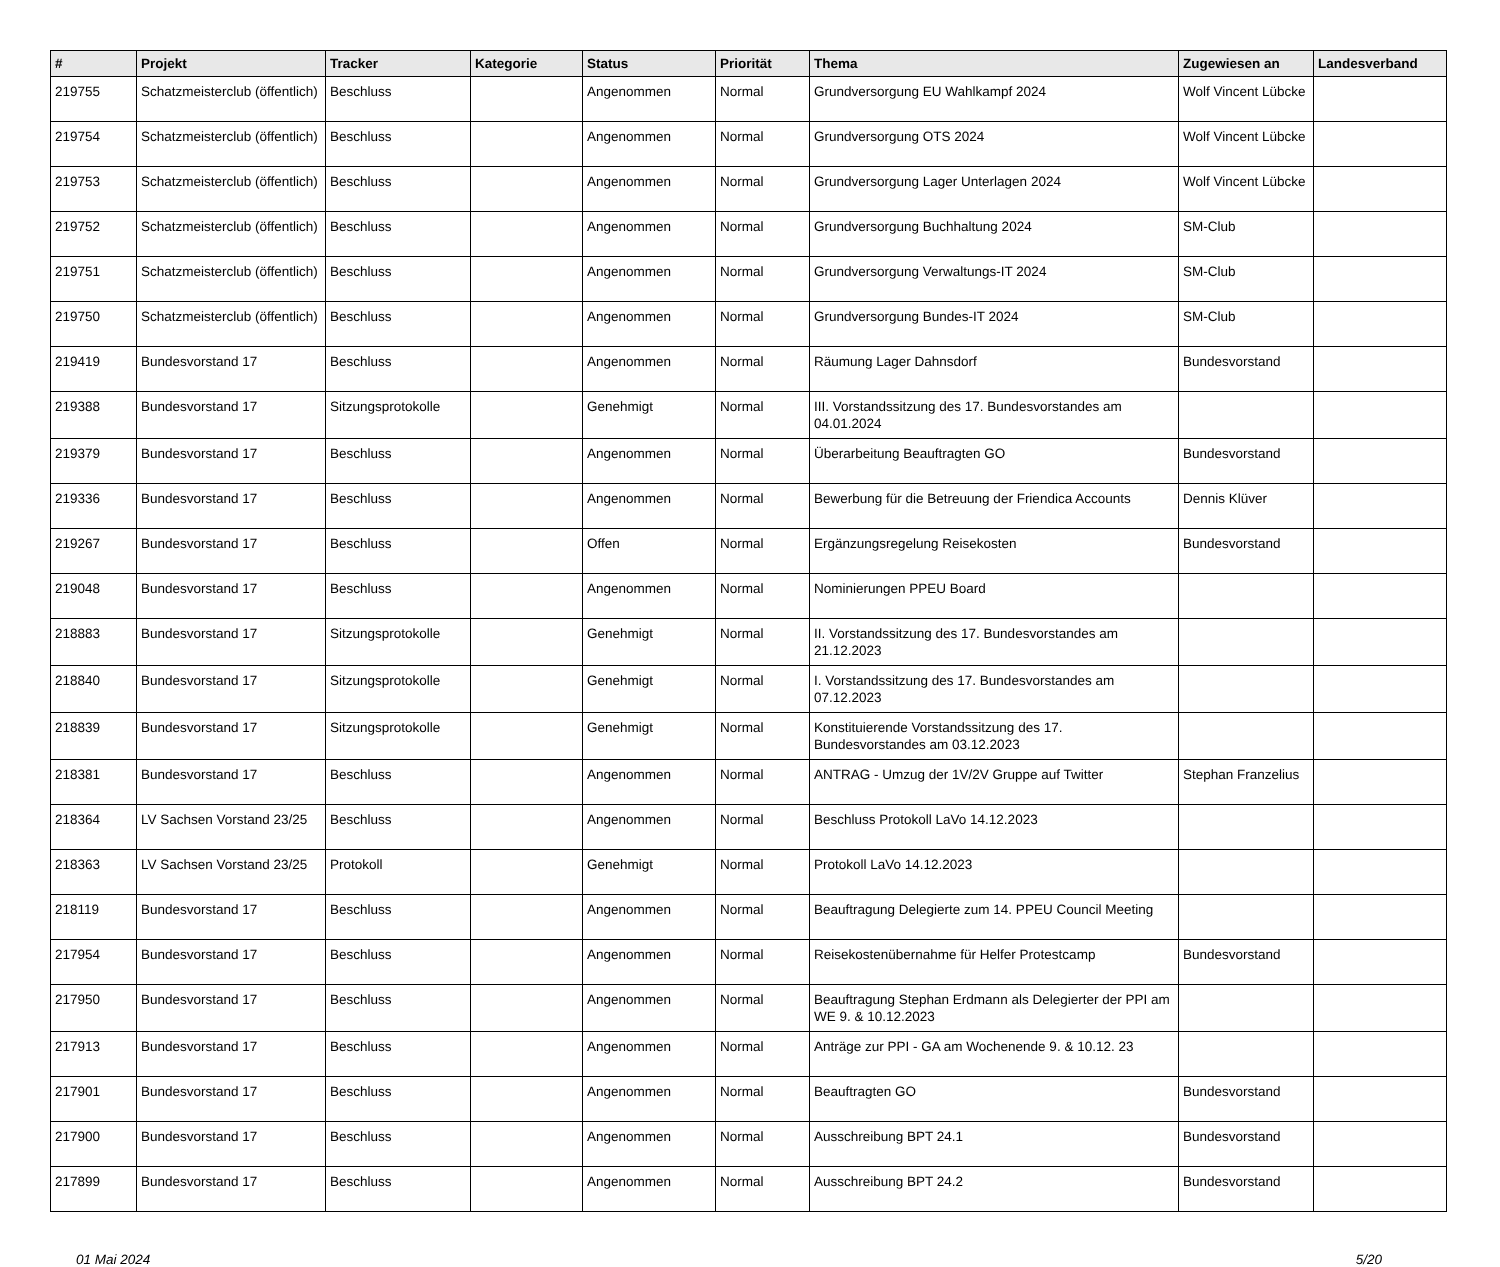| # | Projekt | Tracker | Kategorie | Status | Priorität | Thema | Zugewiesen an | Landesverband |
| --- | --- | --- | --- | --- | --- | --- | --- | --- |
| 219755 | Schatzmeisterclub (öffentlich) | Beschluss | | Angenommen | Normal | Grundversorgung EU Wahlkampf 2024 | Wolf Vincent Lübcke | |
| 219754 | Schatzmeisterclub (öffentlich) | Beschluss | | Angenommen | Normal | Grundversorgung OTS 2024 | Wolf Vincent Lübcke | |
| 219753 | Schatzmeisterclub (öffentlich) | Beschluss | | Angenommen | Normal | Grundversorgung Lager Unterlagen 2024 | Wolf Vincent Lübcke | |
| 219752 | Schatzmeisterclub (öffentlich) | Beschluss | | Angenommen | Normal | Grundversorgung Buchhaltung 2024 | SM-Club | |
| 219751 | Schatzmeisterclub (öffentlich) | Beschluss | | Angenommen | Normal | Grundversorgung Verwaltungs-IT 2024 | SM-Club | |
| 219750 | Schatzmeisterclub (öffentlich) | Beschluss | | Angenommen | Normal | Grundversorgung Bundes-IT 2024 | SM-Club | |
| 219419 | Bundesvorstand 17 | Beschluss | | Angenommen | Normal | Räumung Lager Dahnsdorf | Bundesvorstand | |
| 219388 | Bundesvorstand 17 | Sitzungsprotokolle | | Genehmigt | Normal | III. Vorstandssitzung des 17. Bundesvorstandes am 04.01.2024 | | |
| 219379 | Bundesvorstand 17 | Beschluss | | Angenommen | Normal | Überarbeitung Beauftragten GO | Bundesvorstand | |
| 219336 | Bundesvorstand 17 | Beschluss | | Angenommen | Normal | Bewerbung für die Betreuung der Friendica Accounts | Dennis Klüver | |
| 219267 | Bundesvorstand 17 | Beschluss | | Offen | Normal | Ergänzungsregelung Reisekosten | Bundesvorstand | |
| 219048 | Bundesvorstand 17 | Beschluss | | Angenommen | Normal | Nominierungen PPEU Board | | |
| 218883 | Bundesvorstand 17 | Sitzungsprotokolle | | Genehmigt | Normal | II. Vorstandssitzung des 17. Bundesvorstandes am 21.12.2023 | | |
| 218840 | Bundesvorstand 17 | Sitzungsprotokolle | | Genehmigt | Normal | I. Vorstandssitzung des 17. Bundesvorstandes am 07.12.2023 | | |
| 218839 | Bundesvorstand 17 | Sitzungsprotokolle | | Genehmigt | Normal | Konstituierende Vorstandssitzung des 17. Bundesvorstandes am 03.12.2023 | | |
| 218381 | Bundesvorstand 17 | Beschluss | | Angenommen | Normal | ANTRAG - Umzug der 1V/2V Gruppe auf Twitter | Stephan Franzelius | |
| 218364 | LV Sachsen Vorstand 23/25 | Beschluss | | Angenommen | Normal | Beschluss Protokoll LaVo 14.12.2023 | | |
| 218363 | LV Sachsen Vorstand 23/25 | Protokoll | | Genehmigt | Normal | Protokoll LaVo 14.12.2023 | | |
| 218119 | Bundesvorstand 17 | Beschluss | | Angenommen | Normal | Beauftragung Delegierte zum 14. PPEU Council Meeting | | |
| 217954 | Bundesvorstand 17 | Beschluss | | Angenommen | Normal | Reisekostenübernahme für Helfer Protestcamp | Bundesvorstand | |
| 217950 | Bundesvorstand 17 | Beschluss | | Angenommen | Normal | Beauftragung Stephan Erdmann als Delegierter der PPI am WE 9. & 10.12.2023 | | |
| 217913 | Bundesvorstand 17 | Beschluss | | Angenommen | Normal | Anträge zur PPI - GA am Wochenende 9. & 10.12. 23 | | |
| 217901 | Bundesvorstand 17 | Beschluss | | Angenommen | Normal | Beauftragten GO | Bundesvorstand | |
| 217900 | Bundesvorstand 17 | Beschluss | | Angenommen | Normal | Ausschreibung BPT 24.1 | Bundesvorstand | |
| 217899 | Bundesvorstand 17 | Beschluss | | Angenommen | Normal | Ausschreibung BPT 24.2 | Bundesvorstand | |
01 Mai 2024 5/20